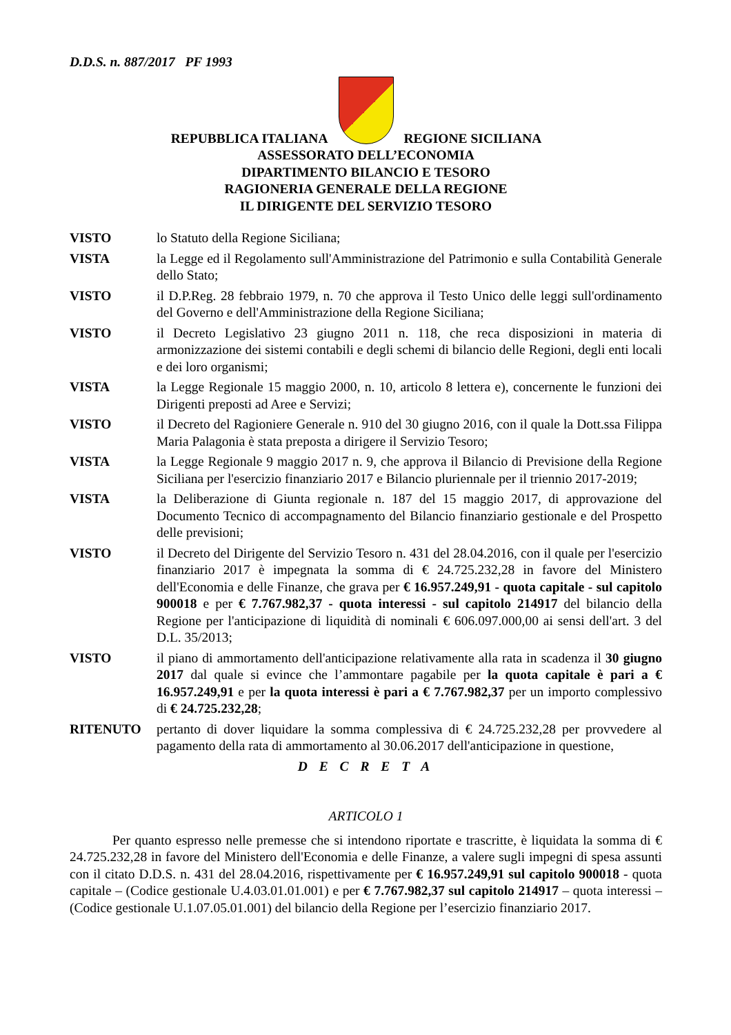D.D.S. n. 887/2017 PF 1993
REPUBBLICA ITALIANA REGIONE SICILIANA
ASSESSORATO DELL’ECONOMIA
DIPARTIMENTO BILANCIO E TESORO
RAGIONERIA GENERALE DELLA REGIONE
IL DIRIGENTE DEL SERVIZIO TESORO
| VISTO | lo Statuto della Regione Siciliana; |
| VISTA | la Legge ed il Regolamento sull'Amministrazione del Patrimonio e sulla Contabilità Generale dello Stato; |
| VISTO | il D.P.Reg. 28 febbraio 1979, n. 70 che approva il Testo Unico delle leggi sull'ordinamento del Governo e dell'Amministrazione della Regione Siciliana; |
| VISTO | il Decreto Legislativo 23 giugno 2011 n. 118, che reca disposizioni in materia di armonizzazione dei sistemi contabili e degli schemi di bilancio delle Regioni, degli enti locali e dei loro organismi; |
| VISTA | la Legge Regionale 15 maggio 2000, n. 10, articolo 8 lettera e), concernente le funzioni dei Dirigenti preposti ad Aree e Servizi; |
| VISTO | il Decreto del Ragioniere Generale n. 910 del 30 giugno 2016, con il quale la Dott.ssa Filippa Maria Palagonia è stata preposta a dirigere il Servizio Tesoro; |
| VISTA | la Legge Regionale 9 maggio 2017 n. 9, che approva il Bilancio di Previsione della Regione Siciliana per l'esercizio finanziario 2017 e Bilancio pluriennale per il triennio 2017-2019; |
| VISTA | la Deliberazione di Giunta regionale n. 187 del 15 maggio 2017, di approvazione del Documento Tecnico di accompagnamento del Bilancio finanziario gestionale e del Prospetto delle previsioni; |
| VISTO | il Decreto del Dirigente del Servizio Tesoro n. 431 del 28.04.2016, con il quale per l'esercizio finanziario 2017 è impegnata la somma di € 24.725.232,28 in favore del Ministero dell'Economia e delle Finanze, che grava per € 16.957.249,91 - quota capitale - sul capitolo 900018 e per € 7.767.982,37 - quota interessi - sul capitolo 214917 del bilancio della Regione per l'anticipazione di liquidità di nominali € 606.097.000,00 ai sensi dell'art. 3 del D.L. 35/2013; |
| VISTO | il piano di ammortamento dell'anticipazione relativamente alla rata in scadenza il 30 giugno 2017 dal quale si evince che l’ammontare pagabile per la quota capitale è pari a € 16.957.249,91 e per la quota interessi è pari a € 7.767.982,37 per un importo complessivo di € 24.725.232,28 ; |
| RITENUTO | pertanto di dover liquidare la somma complessiva di € 24.725.232,28 per provvedere al pagamento della rata di ammortamento al 30.06.2017 dell'anticipazione in questione, |
D E C R E T A
ARTICOLO 1
Per quanto espresso nelle premesse che si intendono riportate e trascritte, è liquidata la somma di € 24.725.232,28 in favore del Ministero dell'Economia e delle Finanze, a valere sugli impegni di spesa assunti con il citato D.D.S. n. 431 del 28.04.2016, rispettivamente per € 16.957.249,91 sul capitolo 900018 - quota capitale – (Codice gestionale U.4.03.01.01.001) e per € 7.767.982,37 sul capitolo 214917 – quota interessi – (Codice gestionale U.1.07.05.01.001) del bilancio della Regione per l’esercizio finanziario 2017.